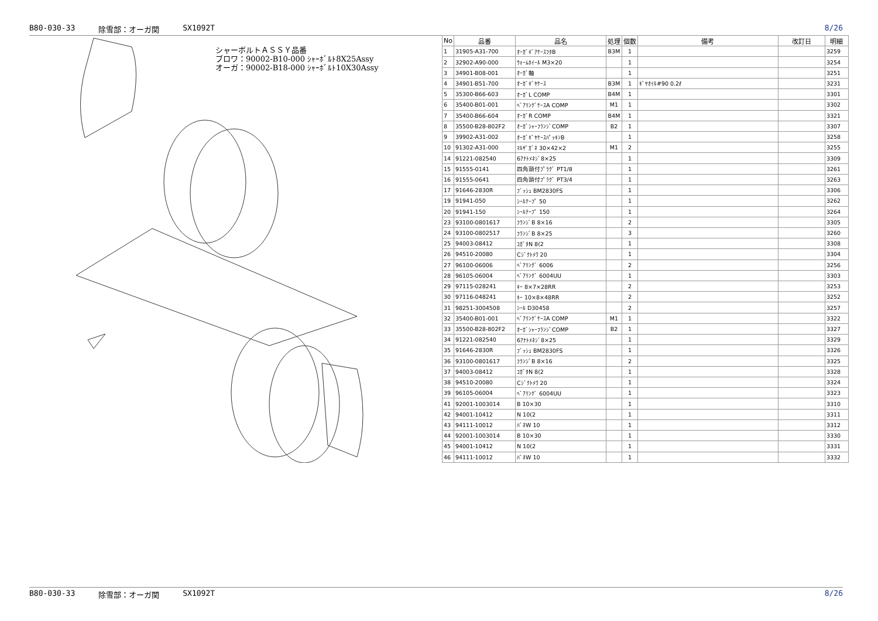B80-030-33 除雪部：オーガ関 SX1092T 8/26
シャーボルトＡＳＳＹ品番
ブロワ：90002-B10-000 ｼｬｰﾎﾞﾙﾄ8X25Assy
オーガ：90002-B18-000 ｼｬｰﾎﾞﾙﾄ10X30Assy
| No | 品番 | 品名 | 処理 | 個数 | 備考 | 改訂日 | 明細 |
| --- | --- | --- | --- | --- | --- | --- | --- |
| 1 | 31905-A31-700 | ｵｰｶﾞｷﾞｱｹｰｽﾌﾀB | B3M | 1 | | | 3259 |
| 2 | 32902-A90-000 | ｳｫｰﾑﾎｲｰﾙ M3×20 | | 1 | | | 3254 |
| 3 | 34901-B08-001 | ｵｰｶﾞ軸 | | 1 | | | 3251 |
| 4 | 34901-B51-700 | ｵｰｶﾞｷﾞﾔｹｰｽ | B3M | 1 | ｷﾞﾔｵｲﾙ#90 0.2ℓ | | 3231 |
| 5 | 35300-B66-603 | ｵｰｶﾞL COMP | B4M | 1 | | | 3301 |
| 6 | 35400-B01-001 | ﾍﾞｱﾘﾝｸﾞｹｰｽA COMP | M1 | 1 | | | 3302 |
| 7 | 35400-B66-604 | ｵｰｶﾞR COMP | B4M | 1 | | | 3321 |
| 8 | 35500-B28-802F2 | ｵｰｶﾞｼｬｰﾌﾗﾝｼﾞCOMP | B2 | 1 | | | 3307 |
| 9 | 39902-A31-002 | ｵｰｶﾞｷﾞﾔｹｰｽﾊﾟｯｷﾝB | | 1 | | | 3258 |
| 10 | 91302-A31-000 | ﾏﾙｻﾞｶﾞﾈ 30×42×2 | M1 | 2 | | | 3255 |
| 14 | 91221-082540 | 6ｱﾅﾄﾒﾈｼﾞ8×25 | | 1 | | | 3309 |
| 15 | 91555-0141 | 四角頭付ﾌﾟﾗｸﾞ PT1/8 | | 1 | | | 3261 |
| 16 | 91555-0641 | 四角頭付ﾌﾟﾗｸﾞ PT3/4 | | 1 | | | 3263 |
| 17 | 91646-2830R | ﾌﾞｯｼｭ BM2830FS | | 1 | | | 3306 |
| 19 | 91941-050 | ｼｰﾙﾃｰﾌﾟ 50 | | 1 | | | 3262 |
| 20 | 91941-150 | ｼｰﾙﾃｰﾌﾟ 150 | | 1 | | | 3264 |
| 23 | 93100-0801617 | ﾌﾗﾝｼﾞB 8×16 | | 2 | | | 3305 |
| 24 | 93100-0802517 | ﾌﾗﾝｼﾞB 8×25 | | 3 | | | 3260 |
| 25 | 94003-08412 | ｺｶﾞﾀN 8(2 | | 1 | | | 3308 |
| 26 | 94510-20080 | Cｼﾞｸﾄﾒﾜ 20 | | 1 | | | 3304 |
| 27 | 96100-06006 | ﾍﾞｱﾘﾝｸﾞ 6006 | | 2 | | | 3256 |
| 28 | 96105-06004 | ﾍﾞｱﾘﾝｸﾞ 6004UU | | 1 | | | 3303 |
| 29 | 97115-028241 | ｷｰ 8×7×28RR | | 2 | | | 3253 |
| 30 | 97116-048241 | ｷｰ 10×8×48RR | | 2 | | | 3252 |
| 31 | 98251-3004508 | ｼｰﾙ D30458 | | 2 | | | 3257 |
| 32 | 35400-B01-001 | ﾍﾞｱﾘﾝｸﾞｹｰｽA COMP | M1 | 1 | | | 3322 |
| 33 | 35500-B28-802F2 | ｵｰｶﾞｼｬｰﾌﾗﾝｼﾞCOMP | B2 | 1 | | | 3327 |
| 34 | 91221-082540 | 6ｱﾅﾄﾒﾈｼﾞ8×25 | | 1 | | | 3329 |
| 35 | 91646-2830R | ﾌﾞｯｼｭ BM2830FS | | 1 | | | 3326 |
| 36 | 93100-0801617 | ﾌﾗﾝｼﾞB 8×16 | | 2 | | | 3325 |
| 37 | 94003-08412 | ｺｶﾞﾀN 8(2 | | 1 | | | 3328 |
| 38 | 94510-20080 | Cｼﾞｸﾄﾒﾜ 20 | | 1 | | | 3324 |
| 39 | 96105-06004 | ﾍﾞｱﾘﾝｸﾞ 6004UU | | 1 | | | 3323 |
| 41 | 92001-1003014 | B 10×30 | | 1 | | | 3310 |
| 42 | 94001-10412 | N 10(2 | | 1 | | | 3311 |
| 43 | 94111-10012 | ﾊﾞﾈW 10 | | 1 | | | 3312 |
| 44 | 92001-1003014 | B 10×30 | | 1 | | | 3330 |
| 45 | 94001-10412 | N 10(2 | | 1 | | | 3331 |
| 46 | 94111-10012 | ﾊﾞﾈW 10 | | 1 | | | 3332 |
B80-030-33 除雪部：オーガ関 SX1092T 8/26